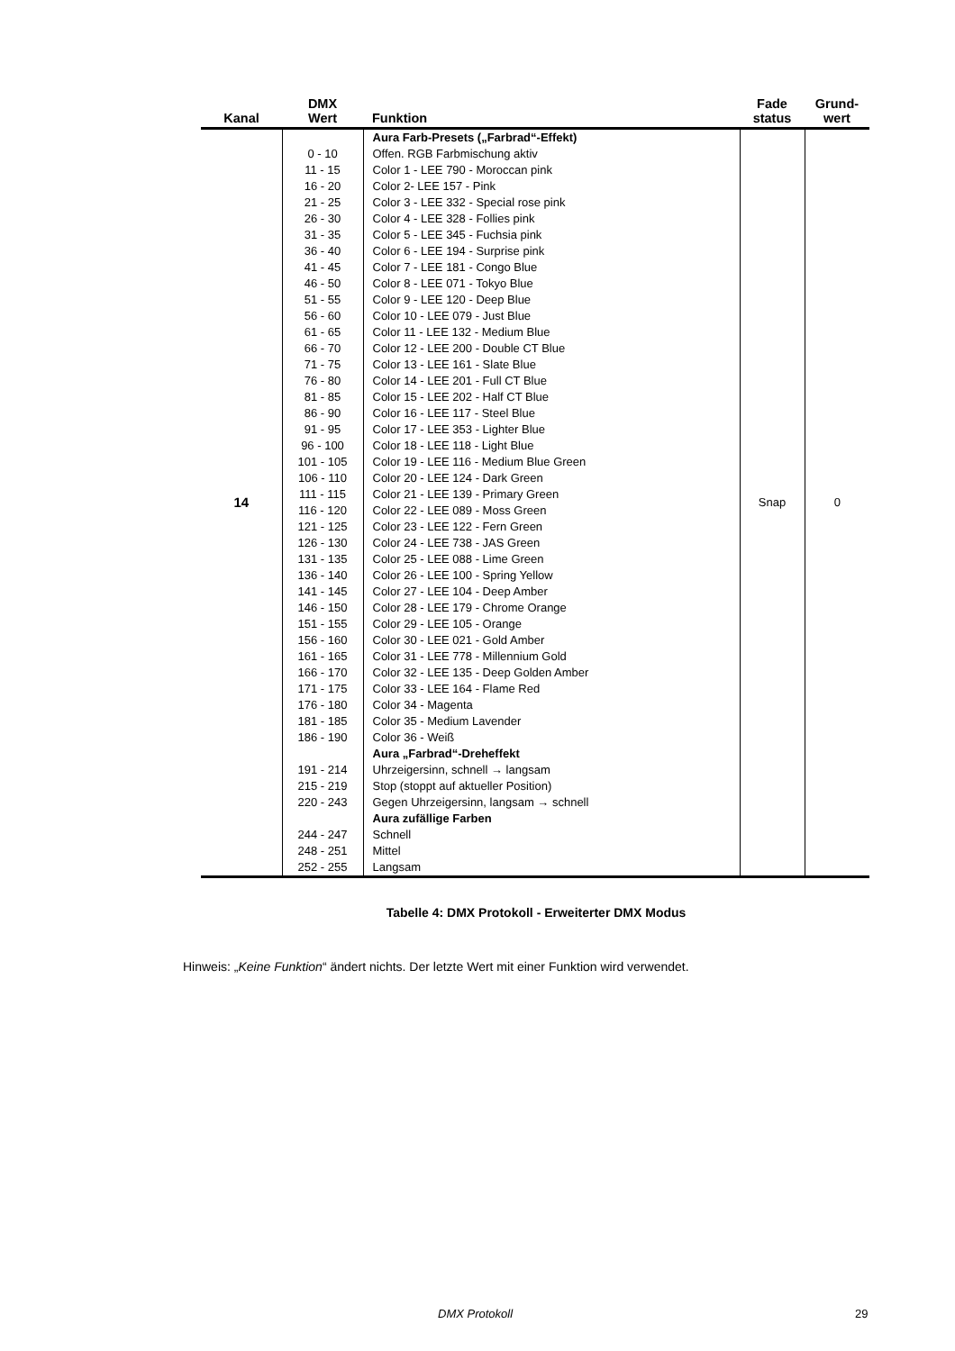| Kanal | DMX Wert | Funktion | Fade status | Grund- wert |
| --- | --- | --- | --- | --- |
| 14 | | Aura Farb-Presets („Farbrad“-Effekt) | Snap | 0 |
| | 0 - 10 | Offen. RGB Farbmischung aktiv | | |
| | 11 - 15 | Color 1 - LEE 790 - Moroccan pink | | |
| | 16 - 20 | Color 2- LEE 157 - Pink | | |
| | 21 - 25 | Color 3 - LEE 332 - Special rose pink | | |
| | 26 - 30 | Color 4 - LEE 328 - Follies pink | | |
| | 31 - 35 | Color 5 - LEE 345 - Fuchsia pink | | |
| | 36 - 40 | Color 6 - LEE 194 - Surprise pink | | |
| | 41 - 45 | Color 7 - LEE 181 - Congo Blue | | |
| | 46 - 50 | Color 8 - LEE 071 - Tokyo Blue | | |
| | 51 - 55 | Color 9 - LEE 120 - Deep Blue | | |
| | 56 - 60 | Color 10 - LEE 079 - Just Blue | | |
| | 61 - 65 | Color 11 - LEE 132 - Medium Blue | | |
| | 66 - 70 | Color 12 - LEE 200 - Double CT Blue | | |
| | 71 - 75 | Color 13 - LEE 161 - Slate Blue | | |
| | 76 - 80 | Color 14 - LEE 201 - Full CT Blue | | |
| | 81 - 85 | Color 15 - LEE 202 - Half CT Blue | | |
| | 86 - 90 | Color 16 - LEE 117 - Steel Blue | | |
| | 91 - 95 | Color 17 - LEE 353 - Lighter Blue | | |
| | 96 - 100 | Color 18 - LEE 118 - Light Blue | | |
| | 101 - 105 | Color 19 - LEE 116 - Medium Blue Green | | |
| | 106 - 110 | Color 20 - LEE 124 - Dark Green | | |
| | 111 - 115 | Color 21 - LEE 139 - Primary Green | | |
| | 116 - 120 | Color 22 - LEE 089 - Moss Green | | |
| | 121 - 125 | Color 23 - LEE 122 - Fern Green | | |
| | 126 - 130 | Color 24 - LEE 738 - JAS Green | | |
| | 131 - 135 | Color 25 - LEE 088 - Lime Green | | |
| | 136 - 140 | Color 26 - LEE 100 - Spring Yellow | | |
| | 141 - 145 | Color 27 - LEE 104 - Deep Amber | | |
| | 146 - 150 | Color 28 - LEE 179 - Chrome Orange | | |
| | 151 - 155 | Color 29 - LEE 105 - Orange | | |
| | 156 - 160 | Color 30 - LEE 021 - Gold Amber | | |
| | 161 - 165 | Color 31 - LEE 778 - Millennium Gold | | |
| | 166 - 170 | Color 32 - LEE 135 - Deep Golden Amber | | |
| | 171 - 175 | Color 33 - LEE 164 - Flame Red | | |
| | 176 - 180 | Color 34 - Magenta | | |
| | 181 - 185 | Color 35 - Medium Lavender | | |
| | 186 - 190 | Color 36 - Weiß | | |
| | | Aura „Farbrad“-Dreheffekt | | |
| | 191 - 214 | Uhrzeigersinn, schnell → langsam | | |
| | 215 - 219 | Stop (stoppt auf aktueller Position) | | |
| | 220 - 243 | Gegen Uhrzeigersinn, langsam → schnell | | |
| | | Aura zufällige Farben | | |
| | 244 - 247 | Schnell | | |
| | 248 - 251 | Mittel | | |
| | 252 - 255 | Langsam | | |
Tabelle 4: DMX Protokoll - Erweiterter DMX Modus
Hinweis: „Keine Funktion“ ändert nichts. Der letzte Wert mit einer Funktion wird verwendet.
DMX Protokoll 29